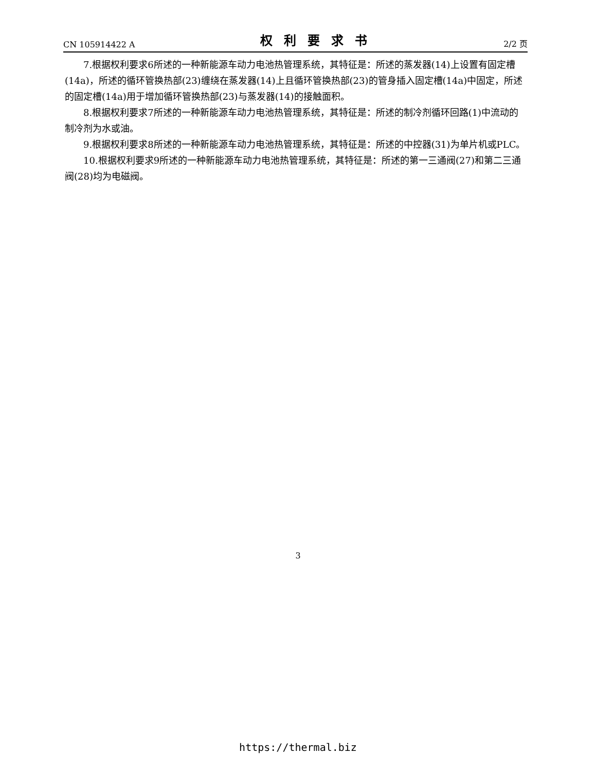CN 105914422 A 权利要求书 2/2 页
7.根据权利要求6所述的一种新能源车动力电池热管理系统，其特征是：所述的蒸发器(14)上设置有固定槽(14a)，所述的循环管换热部(23)缠绕在蒸发器(14)上且循环管换热部(23)的管身插入固定槽(14a)中固定，所述的固定槽(14a)用于增加循环管换热部(23)与蒸发器(14)的接触面积。
8.根据权利要求7所述的一种新能源车动力电池热管理系统，其特征是：所述的制冷剂循环回路(1)中流动的制冷剂为水或油。
9.根据权利要求8所述的一种新能源车动力电池热管理系统，其特征是：所述的中控器(31)为单片机或PLC。
10.根据权利要求9所述的一种新能源车动力电池热管理系统，其特征是：所述的第一三通阀(27)和第二三通阀(28)均为电磁阀。
3
https://thermal.biz